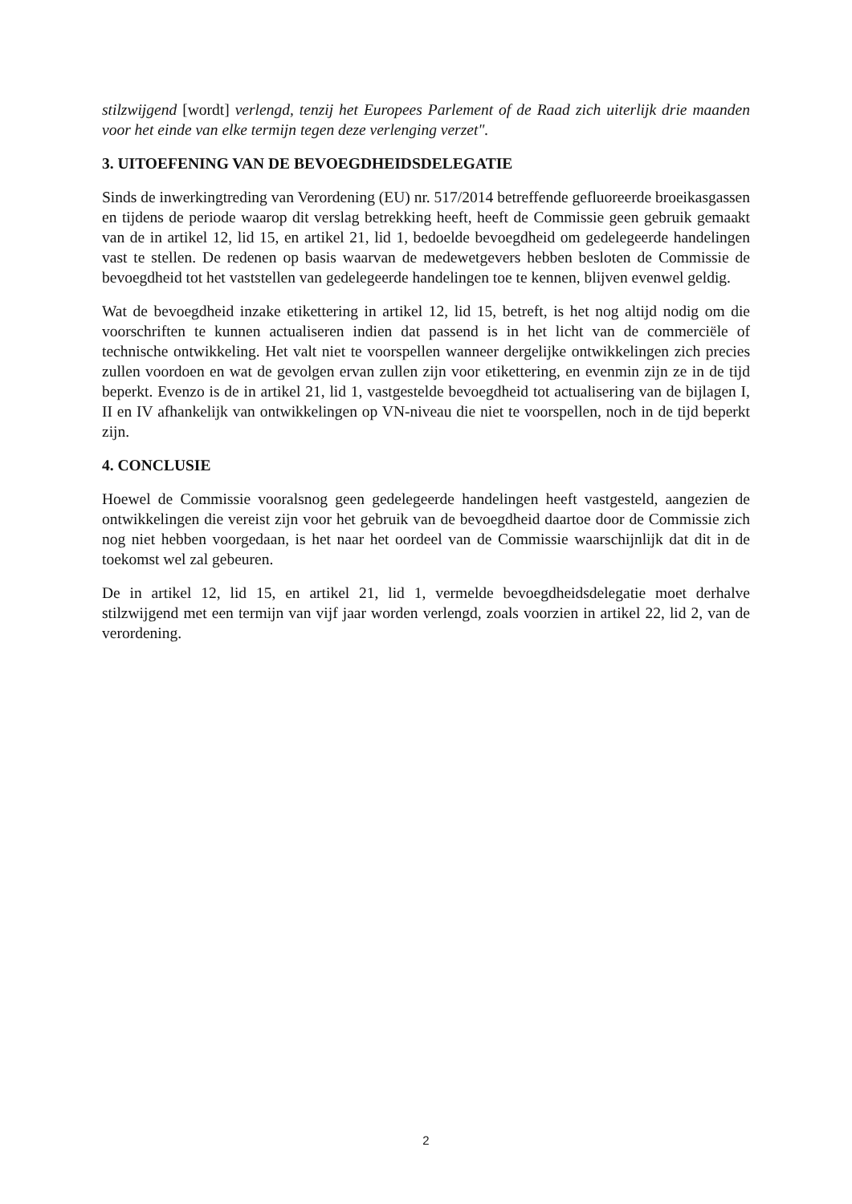stilzwijgend [wordt] verlengd, tenzij het Europees Parlement of de Raad zich uiterlijk drie maanden voor het einde van elke termijn tegen deze verlenging verzet".
3. UITOEFENING VAN DE BEVOEGDHEIDSDELEGATIE
Sinds de inwerkingtreding van Verordening (EU) nr. 517/2014 betreffende gefluoreerde broeikasgassen en tijdens de periode waarop dit verslag betrekking heeft, heeft de Commissie geen gebruik gemaakt van de in artikel 12, lid 15, en artikel 21, lid 1, bedoelde bevoegdheid om gedelegeerde handelingen vast te stellen. De redenen op basis waarvan de medewetgevers hebben besloten de Commissie de bevoegdheid tot het vaststellen van gedelegeerde handelingen toe te kennen, blijven evenwel geldig.
Wat de bevoegdheid inzake etikettering in artikel 12, lid 15, betreft, is het nog altijd nodig om die voorschriften te kunnen actualiseren indien dat passend is in het licht van de commerciële of technische ontwikkeling. Het valt niet te voorspellen wanneer dergelijke ontwikkelingen zich precies zullen voordoen en wat de gevolgen ervan zullen zijn voor etikettering, en evenmin zijn ze in de tijd beperkt. Evenzo is de in artikel 21, lid 1, vastgestelde bevoegdheid tot actualisering van de bijlagen I, II en IV afhankelijk van ontwikkelingen op VN-niveau die niet te voorspellen, noch in de tijd beperkt zijn.
4. CONCLUSIE
Hoewel de Commissie vooralsnog geen gedelegeerde handelingen heeft vastgesteld, aangezien de ontwikkelingen die vereist zijn voor het gebruik van de bevoegdheid daartoe door de Commissie zich nog niet hebben voorgedaan, is het naar het oordeel van de Commissie waarschijnlijk dat dit in de toekomst wel zal gebeuren.
De in artikel 12, lid 15, en artikel 21, lid 1, vermelde bevoegdheidsdelegatie moet derhalve stilzwijgend met een termijn van vijf jaar worden verlengd, zoals voorzien in artikel 22, lid 2, van de verordening.
2